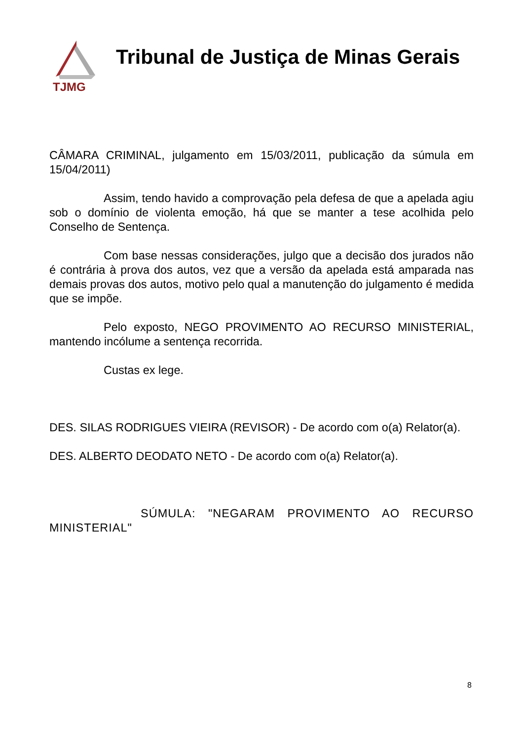TJMG
Tribunal de Justiça de Minas Gerais
CÂMARA CRIMINAL, julgamento em 15/03/2011, publicação da súmula em 15/04/2011)
Assim, tendo havido a comprovação pela defesa de que a apelada agiu sob o domínio de violenta emoção, há que se manter a tese acolhida pelo Conselho de Sentença.
Com base nessas considerações, julgo que a decisão dos jurados não é contrária à prova dos autos, vez que a versão da apelada está amparada nas demais provas dos autos, motivo pelo qual a manutenção do julgamento é medida que se impõe.
Pelo exposto, NEGO PROVIMENTO AO RECURSO MINISTERIAL, mantendo incólume a sentença recorrida.
Custas ex lege.
DES. SILAS RODRIGUES VIEIRA (REVISOR) - De acordo com o(a) Relator(a).
DES. ALBERTO DEODATO NETO - De acordo com o(a) Relator(a).
SÚMULA: "NEGARAM PROVIMENTO AO RECURSO MINISTERIAL"
8